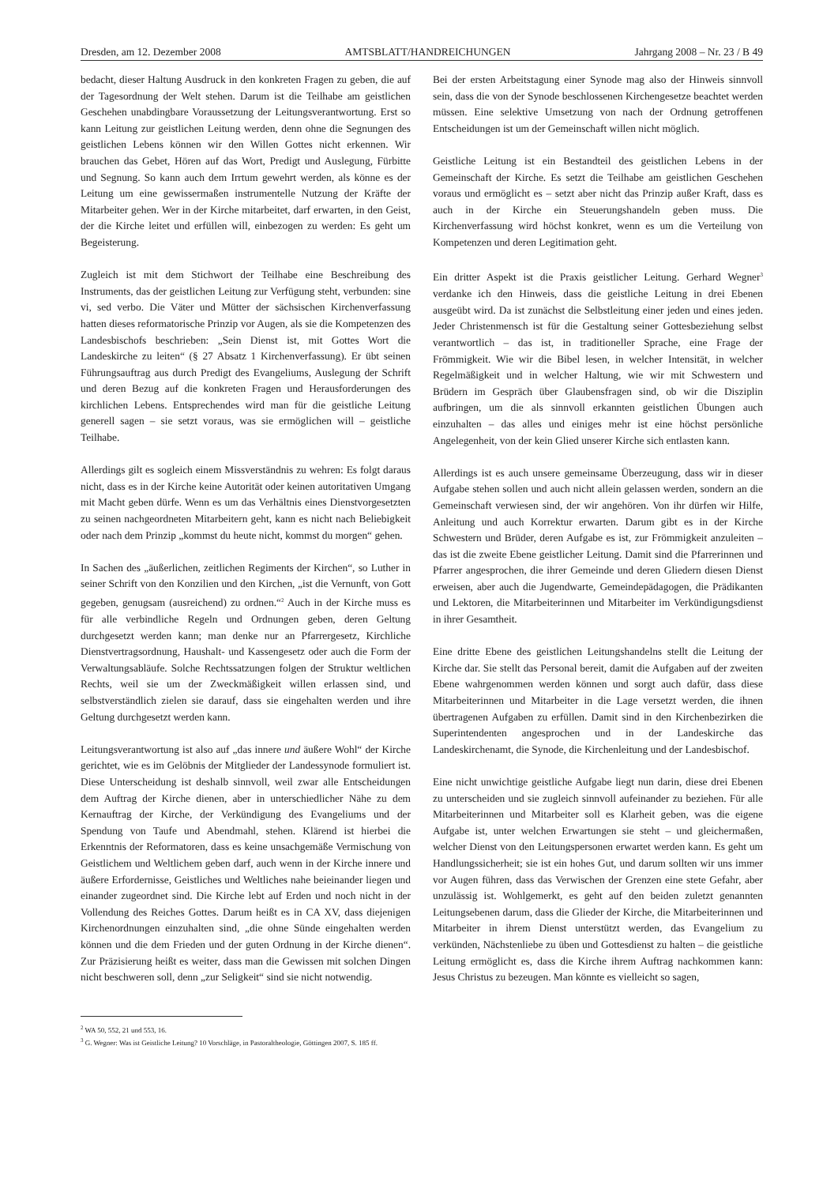Dresden, am 12. Dezember 2008 AMTSBLATT/HANDREICHUNGEN Jahrgang 2008 – Nr. 23 / B 49
bedacht, dieser Haltung Ausdruck in den konkreten Fragen zu geben, die auf der Tagesordnung der Welt stehen. Darum ist die Teilhabe am geistlichen Geschehen unabdingbare Voraussetzung der Leitungsverantwortung. Erst so kann Leitung zur geistlichen Leitung werden, denn ohne die Segnungen des geistlichen Lebens können wir den Willen Gottes nicht erkennen. Wir brauchen das Gebet, Hören auf das Wort, Predigt und Auslegung, Fürbitte und Segnung. So kann auch dem Irrtum gewehrt werden, als könne es der Leitung um eine gewissermaßen instrumentelle Nutzung der Kräfte der Mitarbeiter gehen. Wer in der Kirche mitarbeitet, darf erwarten, in den Geist, der die Kirche leitet und erfüllen will, einbezogen zu werden: Es geht um Begeisterung.
Zugleich ist mit dem Stichwort der Teilhabe eine Beschreibung des Instruments, das der geistlichen Leitung zur Verfügung steht, verbunden: sine vi, sed verbo. Die Väter und Mütter der sächsischen Kirchenverfassung hatten dieses reformatorische Prinzip vor Augen, als sie die Kompetenzen des Landesbischofs beschrieben: „Sein Dienst ist, mit Gottes Wort die Landeskirche zu leiten“ (§ 27 Absatz 1 Kirchenverfassung). Er übt seinen Führungsauftrag aus durch Predigt des Evangeliums, Auslegung der Schrift und deren Bezug auf die konkreten Fragen und Herausforderungen des kirchlichen Lebens. Entsprechendes wird man für die geistliche Leitung generell sagen – sie setzt voraus, was sie ermöglichen will – geistliche Teilhabe.
Allerdings gilt es sogleich einem Missverständnis zu wehren: Es folgt daraus nicht, dass es in der Kirche keine Autorität oder keinen autoritativen Umgang mit Macht geben dürfe. Wenn es um das Verhältnis eines Dienstvorgesetzten zu seinen nachgeordneten Mitarbeitern geht, kann es nicht nach Beliebigkeit oder nach dem Prinzip „kommst du heute nicht, kommst du morgen“ gehen.
In Sachen des „äußerlichen, zeitlichen Regiments der Kirchen“, so Luther in seiner Schrift von den Konzilien und den Kirchen, „ist die Vernunft, von Gott gegeben, genugsam (ausreichend) zu ordnen.“<sup>2</sup> Auch in der Kirche muss es für alle verbindliche Regeln und Ordnungen geben, deren Geltung durchgesetzt werden kann; man denke nur an Pfarrergesetz, Kirchliche Dienstvertragsordnung, Haushalt- und Kassengesetz oder auch die Form der Verwaltungsabläufe. Solche Rechtssatzungen folgen der Struktur weltlichen Rechts, weil sie um der Zweckmäßigkeit willen erlassen sind, und selbstverständlich zielen sie darauf, dass sie eingehalten werden und ihre Geltung durchgesetzt werden kann.
Leitungsverantwortung ist also auf „das innere und äußere Wohl“ der Kirche gerichtet, wie es im Gelöbnis der Mitglieder der Landessynode formuliert ist. Diese Unterscheidung ist deshalb sinnvoll, weil zwar alle Entscheidungen dem Auftrag der Kirche dienen, aber in unterschiedlicher Nähe zu dem Kernauftrag der Kirche, der Verkündigung des Evangeliums und der Spendung von Taufe und Abendmahl, stehen. Klärend ist hierbei die Erkenntnis der Reformatoren, dass es keine unsachgemäße Vermischung von Geistlichem und Weltlichem geben darf, auch wenn in der Kirche innere und äußere Erfordernisse, Geistliches und Weltliches nahe beieinander liegen und einander zugeordnet sind. Die Kirche lebt auf Erden und noch nicht in der Vollendung des Reiches Gottes. Darum heißt es in CA XV, dass diejenigen Kirchenordnungen einzuhalten sind, „die ohne Sünde eingehalten werden können und die dem Frieden und der guten Ordnung in der Kirche dienen“. Zur Präzisierung heißt es weiter, dass man die Gewissen mit solchen Dingen nicht beschweren soll, denn „zur Seligkeit“ sind sie nicht notwendig.
Bei der ersten Arbeitstagung einer Synode mag also der Hinweis sinnvoll sein, dass die von der Synode beschlossenen Kirchengesetze beachtet werden müssen. Eine selektive Umsetzung von nach der Ordnung getroffenen Entscheidungen ist um der Gemeinschaft willen nicht möglich.
Geistliche Leitung ist ein Bestandteil des geistlichen Lebens in der Gemeinschaft der Kirche. Es setzt die Teilhabe am geistlichen Geschehen voraus und ermöglicht es – setzt aber nicht das Prinzip außer Kraft, dass es auch in der Kirche ein Steuerungshandeln geben muss. Die Kirchenverfassung wird höchst konkret, wenn es um die Verteilung von Kompetenzen und deren Legitimation geht.
Ein dritter Aspekt ist die Praxis geistlicher Leitung. Gerhard Wegner<sup>3</sup> verdanke ich den Hinweis, dass die geistliche Leitung in drei Ebenen ausgeübt wird. Da ist zunächst die Selbstleitung einer jeden und eines jeden. Jeder Christenmensch ist für die Gestaltung seiner Gottesbeziehung selbst verantwortlich – das ist, in traditioneller Sprache, eine Frage der Frömmigkeit. Wie wir die Bibel lesen, in welcher Intensität, in welcher Regelmäßigkeit und in welcher Haltung, wie wir mit Schwestern und Brüdern im Gespräch über Glaubensfragen sind, ob wir die Disziplin aufbringen, um die als sinnvoll erkannten geistlichen Übungen auch einzuhalten – das alles und einiges mehr ist eine höchst persönliche Angelegenheit, von der kein Glied unserer Kirche sich entlasten kann.
Allerdings ist es auch unsere gemeinsame Überzeugung, dass wir in dieser Aufgabe stehen sollen und auch nicht allein gelassen werden, sondern an die Gemeinschaft verwiesen sind, der wir angehören. Von ihr dürfen wir Hilfe, Anleitung und auch Korrektur erwarten. Darum gibt es in der Kirche Schwestern und Brüder, deren Aufgabe es ist, zur Frömmigkeit anzuleiten – das ist die zweite Ebene geistlicher Leitung. Damit sind die Pfarrerinnen und Pfarrer angesprochen, die ihrer Gemeinde und deren Gliedern diesen Dienst erweisen, aber auch die Jugendwarte, Gemeindepädagogen, die Prädikanten und Lektoren, die Mitarbeiterinnen und Mitarbeiter im Verkündigungsdienst in ihrer Gesamtheit.
Eine dritte Ebene des geistlichen Leitungshandelns stellt die Leitung der Kirche dar. Sie stellt das Personal bereit, damit die Aufgaben auf der zweiten Ebene wahrgenommen werden können und sorgt auch dafür, dass diese Mitarbeiterinnen und Mitarbeiter in die Lage versetzt werden, die ihnen übertragenen Aufgaben zu erfüllen. Damit sind in den Kirchenbezirken die Superintendenten angesprochen und in der Landeskirche das Landeskirchenamt, die Synode, die Kirchenleitung und der Landesbischof.
Eine nicht unwichtige geistliche Aufgabe liegt nun darin, diese drei Ebenen zu unterscheiden und sie zugleich sinnvoll aufeinander zu beziehen. Für alle Mitarbeiterinnen und Mitarbeiter soll es Klarheit geben, was die eigene Aufgabe ist, unter welchen Erwartungen sie steht – und gleichermaßen, welcher Dienst von den Leitungspersonen erwartet werden kann. Es geht um Handlungssicherheit; sie ist ein hohes Gut, und darum sollten wir uns immer vor Augen führen, dass das Verwischen der Grenzen eine stete Gefahr, aber unzulässig ist. Wohlgemerkt, es geht auf den beiden zuletzt genannten Leitungsebenen darum, dass die Glieder der Kirche, die Mitarbeiterinnen und Mitarbeiter in ihrem Dienst unterstützt werden, das Evangelium zu verkünden, Nächstenliebe zu üben und Gottesdienst zu halten – die geistliche Leitung ermöglicht es, dass die Kirche ihrem Auftrag nachkommen kann: Jesus Christus zu bezeugen. Man könnte es vielleicht so sagen,
<sup>2</sup> WA 50, 552, 21 und 553, 16.
<sup>3</sup> G. Wegner: Was ist Geistliche Leitung? 10 Vorschläge, in Pastoraltheologie, Göttingen 2007, S. 185 ff.